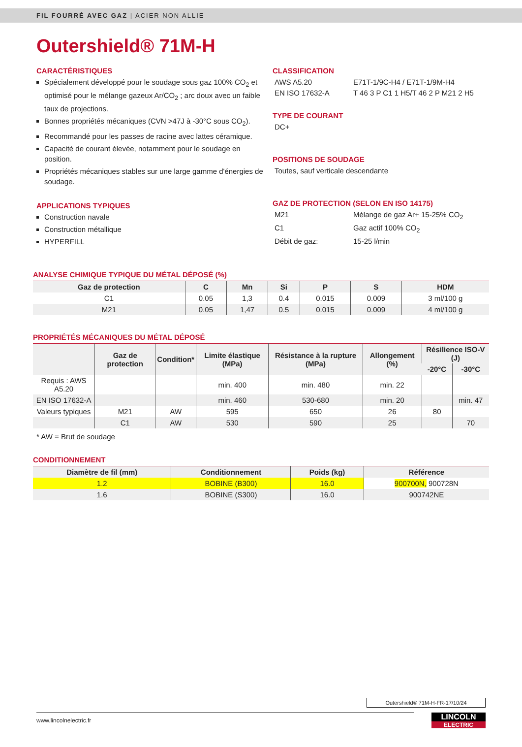FIL FOURRÉ AVEC GAZ | ACIER NON ALLIE
Outershield® 71M-H
CARACTÉRISTIQUES
Spécialement développé pour le soudage sous gaz 100% CO<sub>2</sub> et optimisé pour le mélange gazeux Ar/CO<sub>2</sub> ; arc doux avec un faible taux de projections.
Bonnes propriétés mécaniques (CVN >47J à -30°C sous CO<sub>2</sub>).
Recommandé pour les passes de racine avec lattes céramique.
Capacité de courant élevée, notamment pour le soudage en position.
Propriétés mécaniques stables sur une large gamme d'énergies de soudage.
APPLICATIONS TYPIQUES
Construction navale
Construction métallique
HYPERFILL
CLASSIFICATION
AWS A5.20 E71T-1/9C-H4 / E71T-1/9M-H4
EN ISO 17632-A T 46 3 P C1 1 H5/T 46 2 P M21 2 H5
TYPE DE COURANT
DC+
POSITIONS DE SOUDAGE
Toutes, sauf verticale descendante
GAZ DE PROTECTION (SELON EN ISO 14175)
M21 Mélange de gaz Ar+ 15-25% CO<sub>2</sub>
C1 Gaz actif 100% CO<sub>2</sub>
Débit de gaz: 15-25 l/min
ANALYSE CHIMIQUE TYPIQUE DU MÉTAL DÉPOSÉ (%)
| Gaz de protection | C | Mn | Si | P | S | HDM |
| --- | --- | --- | --- | --- | --- | --- |
| C1 | 0.05 | 1,3 | 0.4 | 0.015 | 0.009 | 3 ml/100 g |
| M21 | 0.05 | 1,47 | 0.5 | 0.015 | 0.009 | 4 ml/100 g |
PROPRIÉTÉS MÉCANIQUES DU MÉTAL DÉPOSÉ
| | Gaz de protection | Condition* | Limite élastique (MPa) | Résistance à la rupture (MPa) | Allongement (%) | Résilience ISO-V (J) | |
| --- | --- | --- | --- | --- | --- | --- | --- |
| | | | | | | -20°C | -30°C |
| Requis : AWS A5.20 | | | min. 400 | min. 480 | min. 22 | | |
| EN ISO 17632-A | | | min. 460 | 530-680 | min. 20 | | min. 47 |
| Valeurs typiques | M21 | AW | 595 | 650 | 26 | 80 | |
| | C1 | AW | 530 | 590 | 25 | | 70 |
* AW = Brut de soudage
CONDITIONNEMENT
| Diamètre de fil (mm) | Conditionnement | Poids (kg) | Référence |
| --- | --- | --- | --- |
| 1.2 | BOBINE (B300) | 16.0 | 900700N, 900728N |
| 1.6 | BOBINE (S300) | 16.0 | 900742NE |
Outershield® 71M-H-FR-17/10/24
www.lincolnelectric.fr
LINCOLN
ELECTRIC